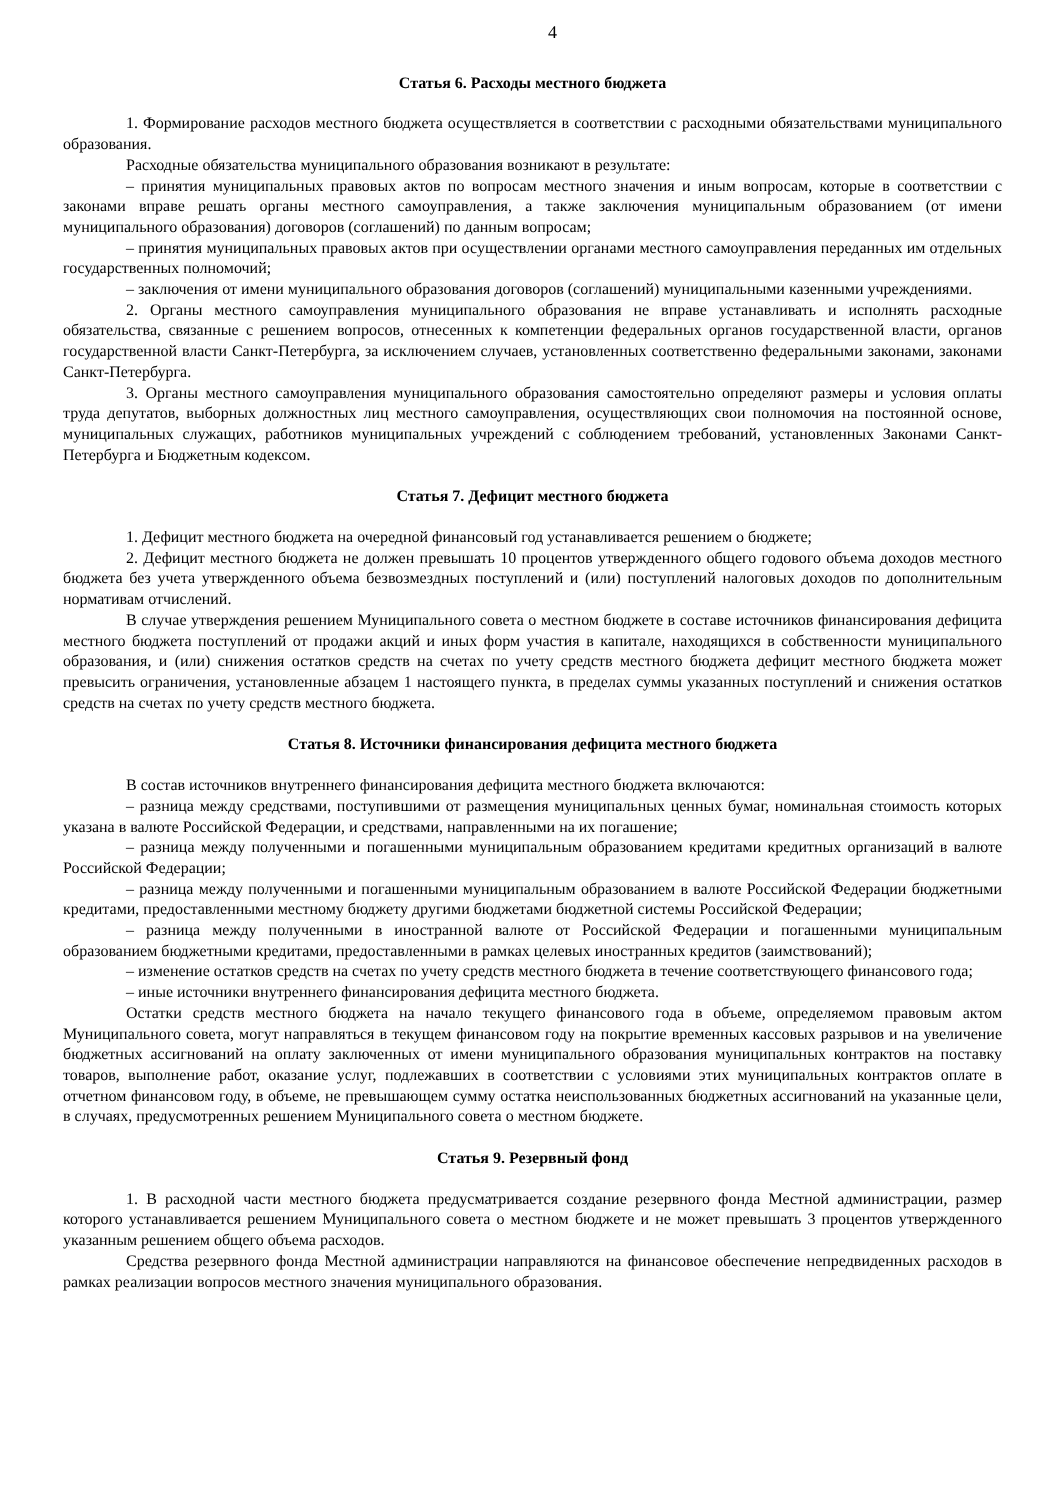4
Статья 6. Расходы местного бюджета
1. Формирование расходов местного бюджета осуществляется в соответствии с расходными обязательствами муниципального образования.
Расходные обязательства муниципального образования возникают в результате:
– принятия муниципальных правовых актов по вопросам местного значения и иным вопросам, которые в соответствии с законами вправе решать органы местного самоуправления, а также заключения муниципальным образованием (от имени муниципального образования) договоров (соглашений) по данным вопросам;
– принятия муниципальных правовых актов при осуществлении органами местного самоуправления переданных им отдельных государственных полномочий;
– заключения от имени муниципального образования договоров (соглашений) муниципальными казенными учреждениями.
2. Органы местного самоуправления муниципального образования не вправе устанавливать и исполнять расходные обязательства, связанные с решением вопросов, отнесенных к компетенции федеральных органов государственной власти, органов государственной власти Санкт-Петербурга, за исключением случаев, установленных соответственно федеральными законами, законами Санкт-Петербурга.
3. Органы местного самоуправления муниципального образования самостоятельно определяют размеры и условия оплаты труда депутатов, выборных должностных лиц местного самоуправления, осуществляющих свои полномочия на постоянной основе, муниципальных служащих, работников муниципальных учреждений с соблюдением требований, установленных Законами Санкт-Петербурга и Бюджетным кодексом.
Статья 7. Дефицит местного бюджета
1. Дефицит местного бюджета на очередной финансовый год устанавливается решением о бюджете;
2. Дефицит местного бюджета не должен превышать 10 процентов утвержденного общего годового объема доходов местного бюджета без учета утвержденного объема безвозмездных поступлений и (или) поступлений налоговых доходов по дополнительным нормативам отчислений.
В случае утверждения решением Муниципального совета о местном бюджете в составе источников финансирования дефицита местного бюджета поступлений от продажи акций и иных форм участия в капитале, находящихся в собственности муниципального образования, и (или) снижения остатков средств на счетах по учету средств местного бюджета дефицит местного бюджета может превысить ограничения, установленные абзацем 1 настоящего пункта, в пределах суммы указанных поступлений и снижения остатков средств на счетах по учету средств местного бюджета.
Статья 8. Источники финансирования дефицита местного бюджета
В состав источников внутреннего финансирования дефицита местного бюджета включаются:
– разница между средствами, поступившими от размещения муниципальных ценных бумаг, номинальная стоимость которых указана в валюте Российской Федерации, и средствами, направленными на их погашение;
– разница между полученными и погашенными муниципальным образованием кредитами кредитных организаций в валюте Российской Федерации;
– разница между полученными и погашенными муниципальным образованием в валюте Российской Федерации бюджетными кредитами, предоставленными местному бюджету другими бюджетами бюджетной системы Российской Федерации;
– разница между полученными в иностранной валюте от Российской Федерации и погашенными муниципальным образованием бюджетными кредитами, предоставленными в рамках целевых иностранных кредитов (заимствований);
– изменение остатков средств на счетах по учету средств местного бюджета в течение соответствующего финансового года;
– иные источники внутреннего финансирования дефицита местного бюджета.
Остатки средств местного бюджета на начало текущего финансового года в объеме, определяемом правовым актом Муниципального совета, могут направляться в текущем финансовом году на покрытие временных кассовых разрывов и на увеличение бюджетных ассигнований на оплату заключенных от имени муниципального образования муниципальных контрактов на поставку товаров, выполнение работ, оказание услуг, подлежавших в соответствии с условиями этих муниципальных контрактов оплате в отчетном финансовом году, в объеме, не превышающем сумму остатка неиспользованных бюджетных ассигнований на указанные цели, в случаях, предусмотренных решением Муниципального совета о местном бюджете.
Статья 9. Резервный фонд
1. В расходной части местного бюджета предусматривается создание резервного фонда Местной администрации, размер которого устанавливается решением Муниципального совета о местном бюджете и не может превышать 3 процентов утвержденного указанным решением общего объема расходов.
Средства резервного фонда Местной администрации направляются на финансовое обеспечение непредвиденных расходов в рамках реализации вопросов местного значения муниципального образования.